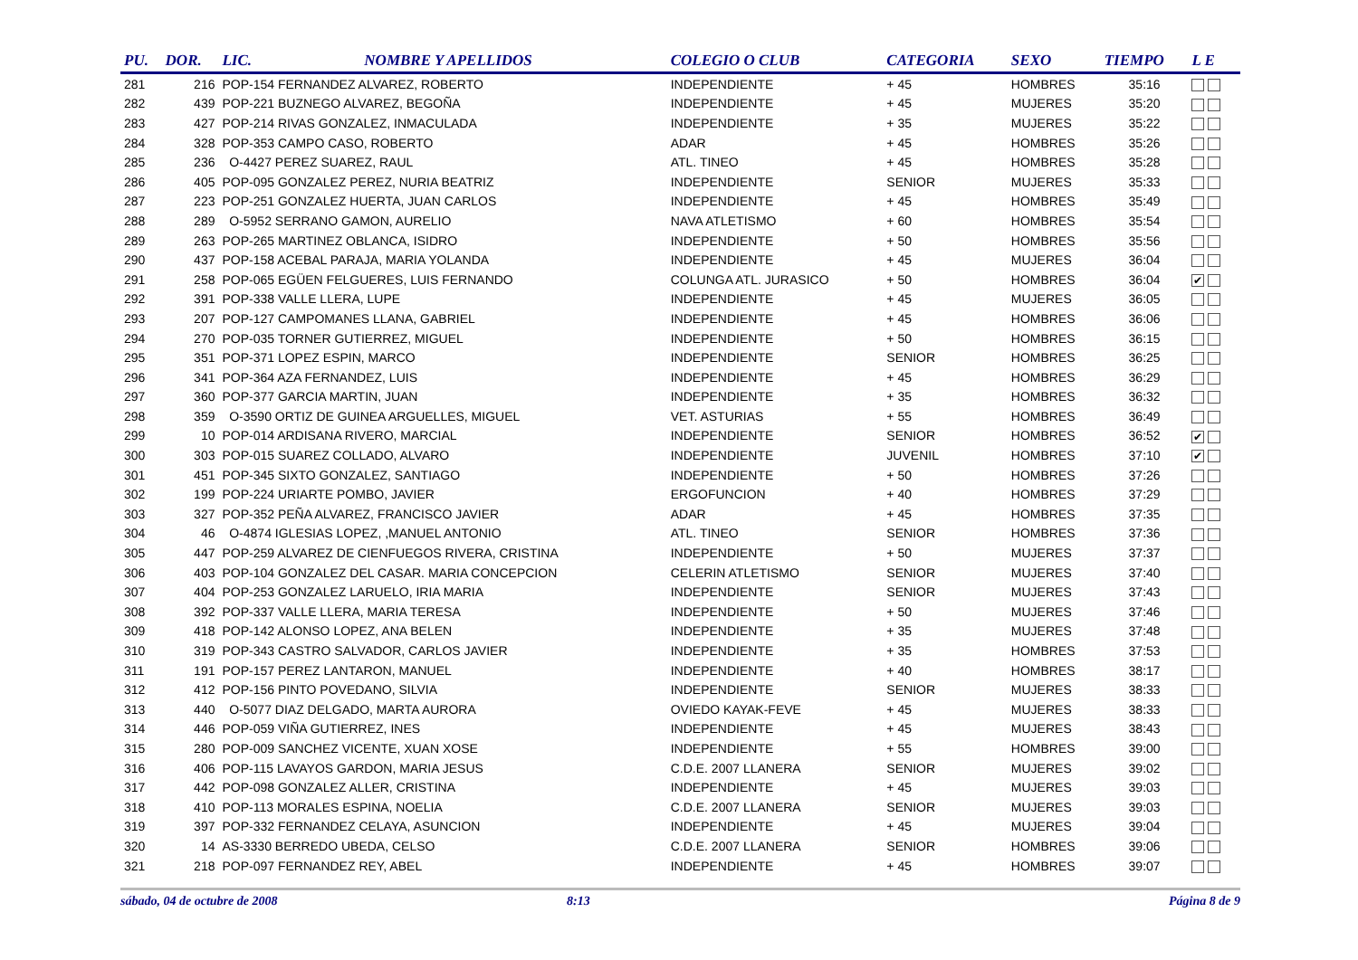| PU. | DOR. | LIC. | NOMBRE Y APELLIDOS | COLEGIO O CLUB | CATEGORIA | SEXO | TIEMPO | L E |
| --- | --- | --- | --- | --- | --- | --- | --- | --- |
| 281 | 216 | POP-154 FERNANDEZ ALVAREZ, ROBERTO | | INDEPENDIENTE | + 45 | HOMBRES | 35:16 | |
| 282 | 439 | POP-221 BUZNEGO ALVAREZ, BEGOÑA | | INDEPENDIENTE | + 45 | MUJERES | 35:20 | |
| 283 | 427 | POP-214 RIVAS GONZALEZ, INMACULADA | | INDEPENDIENTE | + 35 | MUJERES | 35:22 | |
| 284 | 328 | POP-353 CAMPO CASO, ROBERTO | | ADAR | + 45 | HOMBRES | 35:26 | |
| 285 | 236 | O-4427 PEREZ SUAREZ, RAUL | | ATL. TINEO | + 45 | HOMBRES | 35:28 | |
| 286 | 405 | POP-095 GONZALEZ PEREZ, NURIA BEATRIZ | | INDEPENDIENTE | SENIOR | MUJERES | 35:33 | |
| 287 | 223 | POP-251 GONZALEZ HUERTA, JUAN CARLOS | | INDEPENDIENTE | + 45 | HOMBRES | 35:49 | |
| 288 | 289 | O-5952 SERRANO GAMON, AURELIO | | NAVA ATLETISMO | + 60 | HOMBRES | 35:54 | |
| 289 | 263 | POP-265 MARTINEZ OBLANCA, ISIDRO | | INDEPENDIENTE | + 50 | HOMBRES | 35:56 | |
| 290 | 437 | POP-158 ACEBAL PARAJA, MARIA YOLANDA | | INDEPENDIENTE | + 45 | MUJERES | 36:04 | |
| 291 | 258 | POP-065 EGÜEN FELGUERES, LUIS FERNANDO | | COLUNGA ATL. JURASICO | + 50 | HOMBRES | 36:04 | ✔ |
| 292 | 391 | POP-338 VALLE LLERA, LUPE | | INDEPENDIENTE | + 45 | MUJERES | 36:05 | |
| 293 | 207 | POP-127 CAMPOMANES LLANA, GABRIEL | | INDEPENDIENTE | + 45 | HOMBRES | 36:06 | |
| 294 | 270 | POP-035 TORNER GUTIERREZ, MIGUEL | | INDEPENDIENTE | + 50 | HOMBRES | 36:15 | |
| 295 | 351 | POP-371 LOPEZ ESPIN, MARCO | | INDEPENDIENTE | SENIOR | HOMBRES | 36:25 | |
| 296 | 341 | POP-364 AZA FERNANDEZ, LUIS | | INDEPENDIENTE | + 45 | HOMBRES | 36:29 | |
| 297 | 360 | POP-377 GARCIA MARTIN, JUAN | | INDEPENDIENTE | + 35 | HOMBRES | 36:32 | |
| 298 | 359 | O-3590 ORTIZ DE GUINEA ARGUELLES, MIGUEL | | VET. ASTURIAS | + 55 | HOMBRES | 36:49 | |
| 299 | 10 | POP-014 ARDISANA RIVERO, MARCIAL | | INDEPENDIENTE | SENIOR | HOMBRES | 36:52 | ✔ |
| 300 | 303 | POP-015 SUAREZ COLLADO, ALVARO | | INDEPENDIENTE | JUVENIL | HOMBRES | 37:10 | ✔ |
| 301 | 451 | POP-345 SIXTO GONZALEZ, SANTIAGO | | INDEPENDIENTE | + 50 | HOMBRES | 37:26 | |
| 302 | 199 | POP-224 URIARTE POMBO, JAVIER | | ERGOFUNCION | + 40 | HOMBRES | 37:29 | |
| 303 | 327 | POP-352 PEÑA ALVAREZ, FRANCISCO JAVIER | | ADAR | + 45 | HOMBRES | 37:35 | |
| 304 | 46 | O-4874 IGLESIAS LOPEZ, ,MANUEL ANTONIO | | ATL. TINEO | SENIOR | HOMBRES | 37:36 | |
| 305 | 447 | POP-259 ALVAREZ DE CIENFUEGOS RIVERA, CRISTINA | | INDEPENDIENTE | + 50 | MUJERES | 37:37 | |
| 306 | 403 | POP-104 GONZALEZ DEL CASAR. MARIA CONCEPCION | | CELERIN ATLETISMO | SENIOR | MUJERES | 37:40 | |
| 307 | 404 | POP-253 GONZALEZ LARUELO, IRIA MARIA | | INDEPENDIENTE | SENIOR | MUJERES | 37:43 | |
| 308 | 392 | POP-337 VALLE LLERA, MARIA TERESA | | INDEPENDIENTE | + 50 | MUJERES | 37:46 | |
| 309 | 418 | POP-142 ALONSO LOPEZ, ANA BELEN | | INDEPENDIENTE | + 35 | MUJERES | 37:48 | |
| 310 | 319 | POP-343 CASTRO SALVADOR, CARLOS JAVIER | | INDEPENDIENTE | + 35 | HOMBRES | 37:53 | |
| 311 | 191 | POP-157 PEREZ LANTARON, MANUEL | | INDEPENDIENTE | + 40 | HOMBRES | 38:17 | |
| 312 | 412 | POP-156 PINTO POVEDANO, SILVIA | | INDEPENDIENTE | SENIOR | MUJERES | 38:33 | |
| 313 | 440 | O-5077 DIAZ DELGADO, MARTA AURORA | | OVIEDO KAYAK-FEVE | + 45 | MUJERES | 38:33 | |
| 314 | 446 | POP-059 VIÑA GUTIERREZ, INES | | INDEPENDIENTE | + 45 | MUJERES | 38:43 | |
| 315 | 280 | POP-009 SANCHEZ VICENTE, XUAN XOSE | | INDEPENDIENTE | + 55 | HOMBRES | 39:00 | |
| 316 | 406 | POP-115 LAVAYOS GARDON, MARIA JESUS | | C.D.E. 2007 LLANERA | SENIOR | MUJERES | 39:02 | |
| 317 | 442 | POP-098 GONZALEZ ALLER, CRISTINA | | INDEPENDIENTE | + 45 | MUJERES | 39:03 | |
| 318 | 410 | POP-113 MORALES ESPINA, NOELIA | | C.D.E. 2007 LLANERA | SENIOR | MUJERES | 39:03 | |
| 319 | 397 | POP-332 FERNANDEZ CELAYA, ASUNCION | | INDEPENDIENTE | + 45 | MUJERES | 39:04 | |
| 320 | 14 | AS-3330 BERREDO UBEDA, CELSO | | C.D.E. 2007 LLANERA | SENIOR | HOMBRES | 39:06 | |
| 321 | 218 | POP-097 FERNANDEZ REY, ABEL | | INDEPENDIENTE | + 45 | HOMBRES | 39:07 | |
sábado, 04 de octubre de 2008 8:13 Página 8 de 9